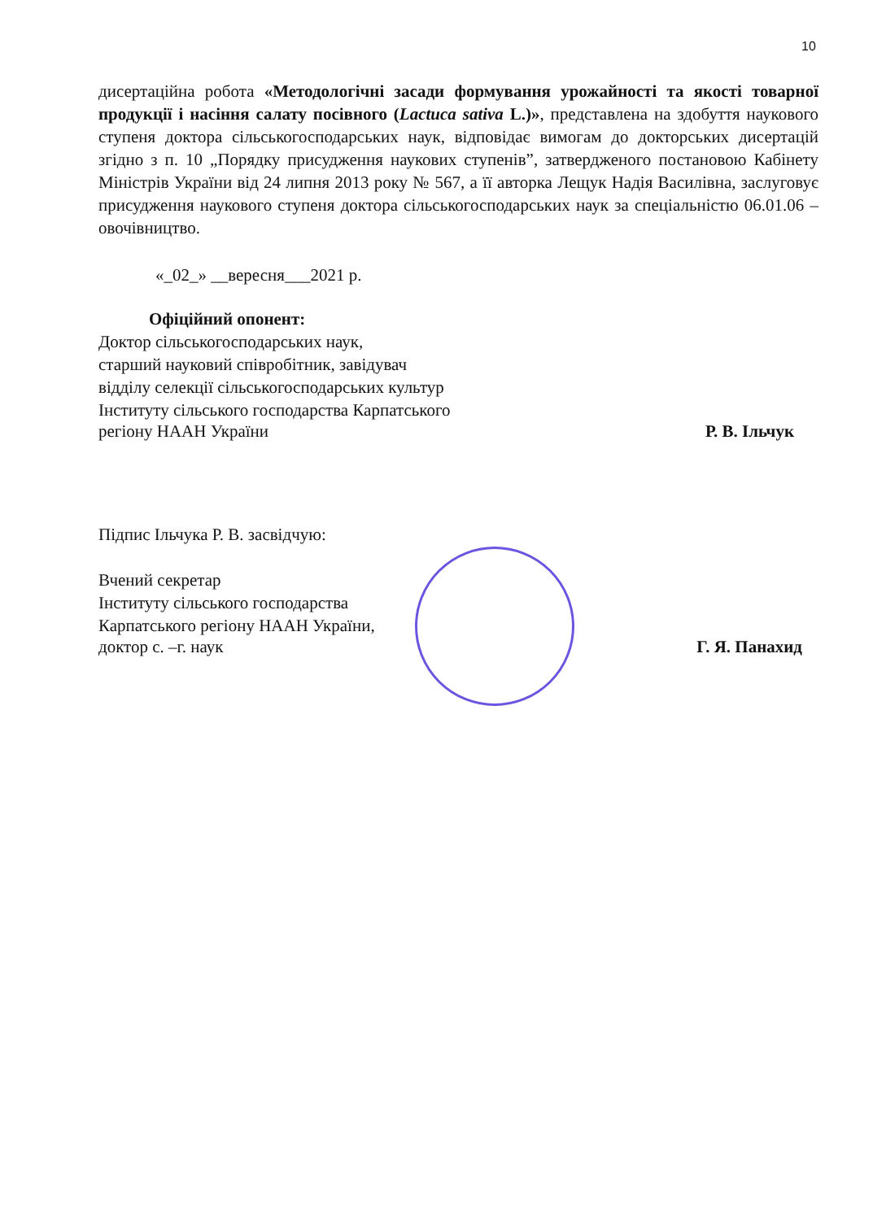10
дисертаційна робота «Методологічні засади формування урожайності та якості товарної продукції і насіння салату посівного (Lactuca sativa L.)», представлена на здобуття наукового ступеня доктора сільськогосподарських наук, відповідає вимогам до докторських дисертацій згідно з п. 10 „Порядку присудження наукових ступенів”, затвердженого постановою Кабінету Міністрів України від 24 липня 2013 року № 567, а її авторка Лещук Надія Василівна, заслуговує присудження наукового ступеня доктора сільськогосподарських наук за спеціальністю 06.01.06 – овочівництво.
«_02_» __вересня___2021 р.
Офіційний опонент:
Доктор сільськогосподарських наук,
старший науковий співробітник, завідувач
відділу селекції сільськогосподарських культур
Інституту сільського господарства Карпатського
регіону НААН України Р. В. Ільчук
Підпис Ільчука Р. В. засвідчую:
Вчений секретар
Інституту сільського господарства
Карпатського регіону НААН України,
доктор с. –г. наук Г. Я. Панахид